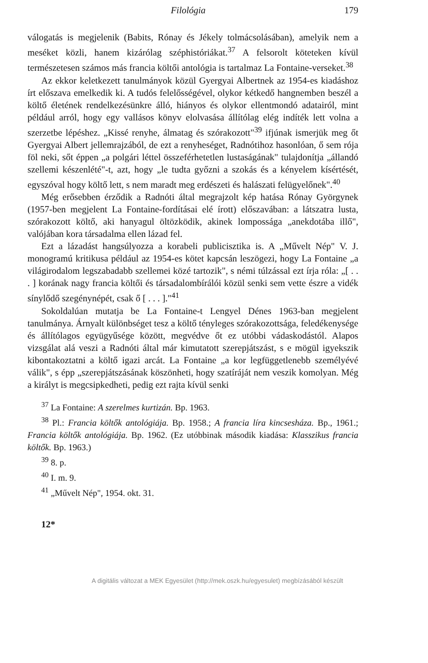Filológia 179
válogatás is megjelenik (Babits, Rónay és Jékely tolmácsolásában), amelyik nem a meséket közli, hanem kizárólag széphistóriákat.<sup>37</sup> A felsorolt köteteken kívül természetesen számos más francia költői antológia is tartalmaz La Fontaine-verseket.<sup>38</sup>
Az ekkor keletkezett tanulmányok közül Gyergyai Albertnek az 1954-es kiadáshoz írt előszava emelkedik ki. A tudós felelősségével, olykor kétkedő hangnemben beszél a költő életének rendelkezésünkre álló, hiányos és olykor ellentmondó adatairól, mint például arról, hogy egy vallásos könyv elolvasása állítólag elég indíték lett volna a szerzetbe lépéshez. „Kissé renyhe, álmatag és szórakozott"<sup>39</sup> ifjúnak ismerjük meg őt Gyergyai Albert jellemrajzából, de ezt a renyheséget, Radnótihoz hasonlóan, ő sem rója föl neki, sőt éppen „a polgári léttel összeférhetetlen lustaságának" tulajdonítja „állandó szellemi készenlété"-t, azt, hogy „le tudta győzni a szokás és a kényelem kísértését, egyszóval hogy költő lett, s nem maradt meg erdészeti és halászati felügyelőnek".<sup>40</sup>
Még erősebben érződik a Radnóti által megrajzolt kép hatása Rónay Györgynek (1957-ben megjelent La Fontaine-fordításai elé írott) előszavában: a látszatra lusta, szórakozott költő, aki hanyagul öltözködik, akinek lompossága „anekdotába illő", valójában kora társadalma ellen lázad fel.
Ezt a lázadást hangsúlyozza a korabeli publicisztika is. A „Művelt Nép" V. J. monogramú kritikusa például az 1954-es kötet kapcsán leszögezi, hogy La Fontaine „a világirodalom legszabadabb szellemei közé tartozik", s némi túlzással ezt írja róla: „[ . . . ] korának nagy francia költői és társadalombírálói közül senki sem vette észre a vidék sínylődő szegénynépét, csak ő [ . . . ]."<sup>41</sup>
Sokoldalúan mutatja be La Fontaine-t Lengyel Dénes 1963-ban megjelent tanulmánya. Árnyalt különbséget tesz a költő tényleges szórakozottsága, feledékenysége és állítólagos együgyűsége között, megvédve őt ez utóbbi vádaskodástól. Alapos vizsgálat alá veszi a Radnóti által már kimutatott szerepjátszást, s e mögül igyekszik kibontakoztatni a költő igazi arcát. La Fontaine „a kor legfüggetlenebb személyévé válik", s épp „szerepjátszásának köszönheti, hogy szatíráját nem veszik komolyan. Még a királyt is megcsipkedheti, pedig ezt rajta kívül senki
<sup>37</sup> La Fontaine: A szerelmes kurtizán. Bp. 1963.
<sup>38</sup> Pl.: Francia költők antológiája. Bp. 1958.; A francia líra kincsesháza. Bp., 1961.; Francia költők antológiája. Bp. 1962. (Ez utóbbinak második kiadása: Klasszikus francia költők. Bp. 1963.)
<sup>39</sup> 8. p.
<sup>40</sup> I. m. 9.
<sup>41</sup> „Művelt Nép", 1954. okt. 31.
12*
A digitális változat a MEK Egyesület (http://mek.oszk.hu/egyesulet) megbízásából készült